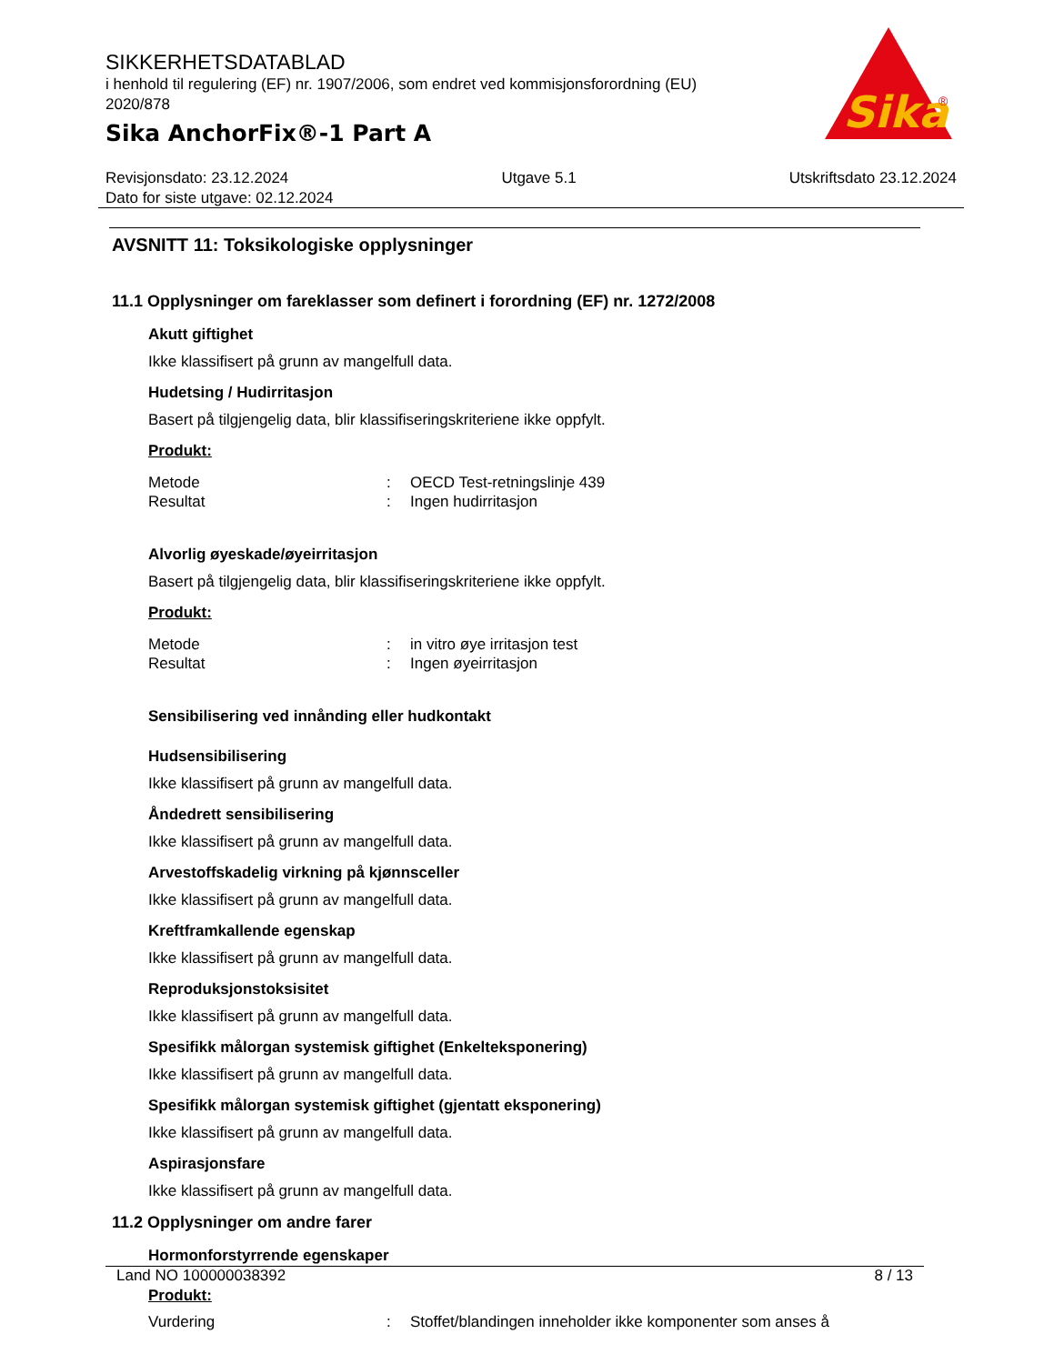SIKKERHETSDATABLAD
i henhold til regulering (EF) nr. 1907/2006, som endret ved kommisjonsforordning (EU) 2020/878
Sika AnchorFix®-1 Part A
Sika
®
Revisjonsdato: 23.12.2024 Utgave 5.1 Utskriftsdato 23.12.2024
Dato for siste utgave: 02.12.2024
AVSNITT 11: Toksikologiske opplysninger
11.1 Opplysninger om fareklasser som definert i forordning (EF) nr. 1272/2008
Akutt giftighet
Ikke klassifisert på grunn av mangelfull data.
Hudetsing / Hudirritasjon
Basert på tilgjengelig data, blir klassifiseringskriteriene ikke oppfylt.
Produkt:
| Metode | : | OECD Test-retningslinje 439 |
| Resultat | : | Ingen hudirritasjon |
Alvorlig øyeskade/øyeirritasjon
Basert på tilgjengelig data, blir klassifiseringskriteriene ikke oppfylt.
Produkt:
| Metode | : | in vitro øye irritasjon test |
| Resultat | : | Ingen øyeirritasjon |
Sensibilisering ved innånding eller hudkontakt
Hudsensibilisering
Ikke klassifisert på grunn av mangelfull data.
Åndedrett sensibilisering
Ikke klassifisert på grunn av mangelfull data.
Arvestoffskadelig virkning på kjønnsceller
Ikke klassifisert på grunn av mangelfull data.
Kreftframkallende egenskap
Ikke klassifisert på grunn av mangelfull data.
Reproduksjonstoksisitet
Ikke klassifisert på grunn av mangelfull data.
Spesifikk målorgan systemisk giftighet (Enkelteksponering)
Ikke klassifisert på grunn av mangelfull data.
Spesifikk målorgan systemisk giftighet (gjentatt eksponering)
Ikke klassifisert på grunn av mangelfull data.
Aspirasjonsfare
Ikke klassifisert på grunn av mangelfull data.
11.2 Opplysninger om andre farer
Hormonforstyrrende egenskaper
Produkt:
| Vurdering | : | Stoffet/blandingen inneholder ikke komponenter som anses å |
Land NO 100000038392 8 / 13